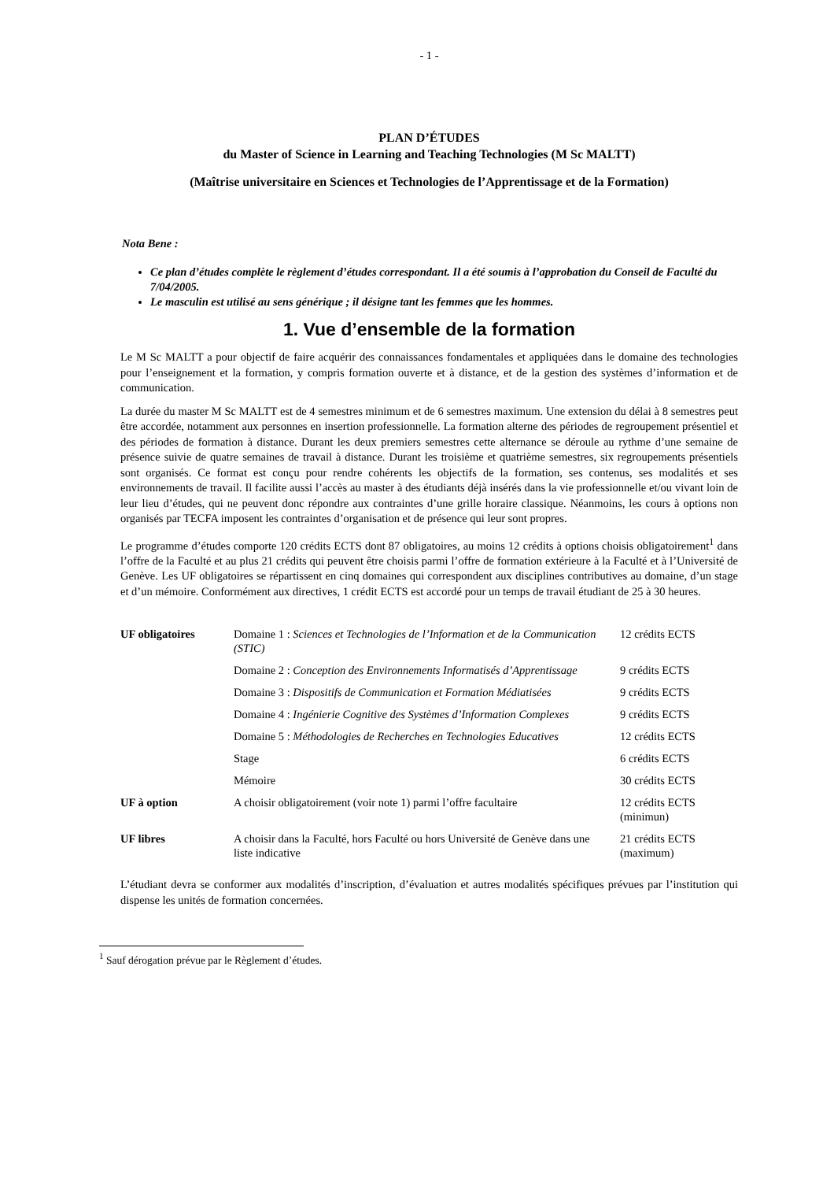- 1 -
PLAN D’ÉTUDES
du Master of Science in Learning and Teaching Technologies (M Sc MALTT)
(Maîtrise universitaire en Sciences et Technologies de l’Apprentissage et de la Formation)
Nota Bene :
Ce plan d’études complète le règlement d’études correspondant. Il a été soumis à l’approbation du Conseil de Faculté du 7/04/2005.
Le masculin est utilisé au sens générique ; il désigne tant les femmes que les hommes.
1. Vue d’ensemble de la formation
Le M Sc MALTT a pour objectif de faire acquérir des connaissances fondamentales et appliquées dans le domaine des technologies pour l’enseignement et la formation, y compris formation ouverte et à distance, et de la gestion des systèmes d’information et de communication.
La durée du master M Sc MALTT est de 4 semestres minimum et de 6 semestres maximum. Une extension du délai à 8 semestres peut être accordée, notamment aux personnes en insertion professionnelle. La formation alterne des périodes de regroupement présentiel et des périodes de formation à distance. Durant les deux premiers semestres cette alternance se déroule au rythme d’une semaine de présence suivie de quatre semaines de travail à distance. Durant les troisième et quatrième semestres, six regroupements présentiels sont organisés. Ce format est conçu pour rendre cohérents les objectifs de la formation, ses contenus, ses modalités et ses environnements de travail. Il facilite aussi l’accès au master à des étudiants déjà insérés dans la vie professionnelle et/ou vivant loin de leur lieu d’études, qui ne peuvent donc répondre aux contraintes d’une grille horaire classique. Néanmoins, les cours à options non organisés par TECFA imposent les contraintes d’organisation et de présence qui leur sont propres.
Le programme d’études comporte 120 crédits ECTS dont 87 obligatoires, au moins 12 crédits à options choisis obligatoirement<sup>1</sup> dans l’offre de la Faculté et au plus 21 crédits qui peuvent être choisis parmi l’offre de formation extérieure à la Faculté et à l’Université de Genève. Les UF obligatoires se répartissent en cinq domaines qui correspondent aux disciplines contributives au domaine, d’un stage et d’un mémoire. Conformément aux directives, 1 crédit ECTS est accordé pour un temps de travail étudiant de 25 à 30 heures.
| UF obligatoires | Domaine 1 : Sciences et Technologies de l’Information et de la Communication (STIC) | 12 crédits ECTS |
| | Domaine 2 : Conception des Environnements Informatisés d’Apprentissage | 9 crédits ECTS |
| | Domaine 3 : Dispositifs de Communication et Formation Médiatisées | 9 crédits ECTS |
| | Domaine 4 : Ingénierie Cognitive des Systèmes d’Information Complexes | 9 crédits ECTS |
| | Domaine 5 : Méthodologies de Recherches en Technologies Educatives | 12 crédits ECTS |
| | Stage | 6 crédits ECTS |
| | Mémoire | 30 crédits ECTS |
| UF à option | A choisir obligatoirement (voir note 1) parmi l’offre facultaire | 12 crédits ECTS (minimun) |
| UF libres | A choisir dans la Faculté, hors Faculté ou hors Université de Genève dans une liste indicative | 21 crédits ECTS (maximum) |
L’étudiant devra se conformer aux modalités d’inscription, d’évaluation et autres modalités spécifiques prévues par l’institution qui dispense les unités de formation concernées.
<sup>1</sup> Sauf dérogation prévue par le Règlement d’études.